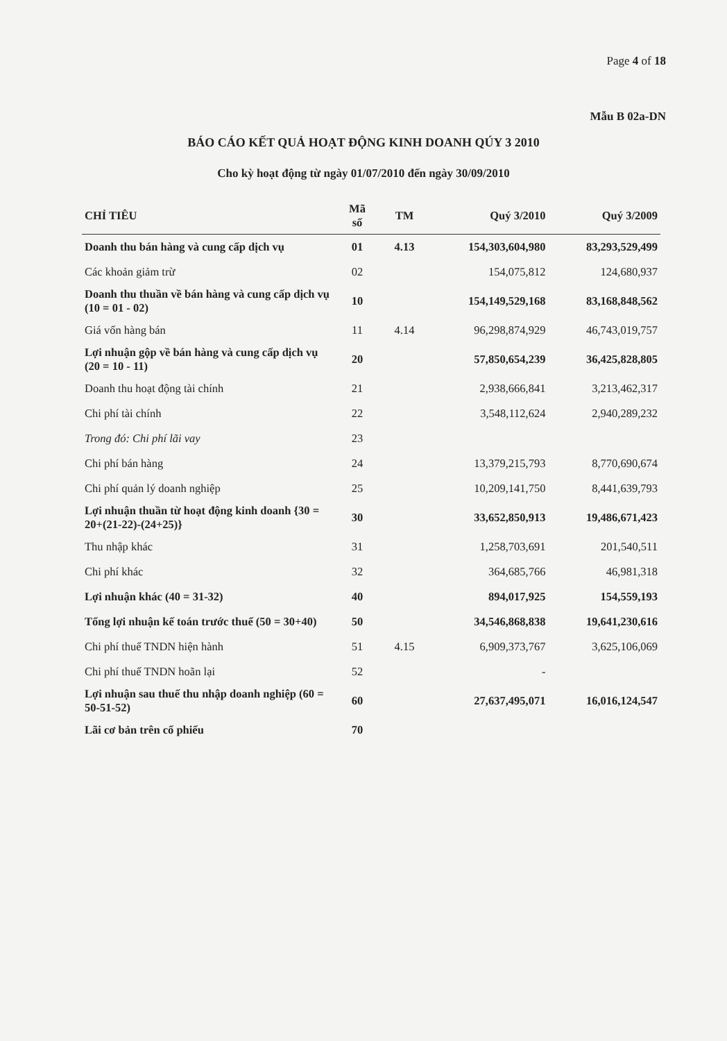Page 4 of 18
Mẫu B 02a-DN
BÁO CÁO KẾT QUẢ HOẠT ĐỘNG KINH DOANH QÚY 3 2010
Cho kỳ hoạt động từ ngày 01/07/2010 đến ngày 30/09/2010
| CHỈ TIÊU | Mã số | TM | Quý 3/2010 | Quý 3/2009 |
| --- | --- | --- | --- | --- |
| Doanh thu bán hàng và cung cấp dịch vụ | 01 | 4.13 | 154,303,604,980 | 83,293,529,499 |
| Các khoản giảm trừ | 02 | | 154,075,812 | 124,680,937 |
| Doanh thu thuần về bán hàng và cung cấp dịch vụ (10 = 01 - 02) | 10 | | 154,149,529,168 | 83,168,848,562 |
| Giá vốn hàng bán | 11 | 4.14 | 96,298,874,929 | 46,743,019,757 |
| Lợi nhuận gộp về bán hàng và cung cấp dịch vụ (20 = 10 - 11) | 20 | | 57,850,654,239 | 36,425,828,805 |
| Doanh thu hoạt động tài chính | 21 | | 2,938,666,841 | 3,213,462,317 |
| Chi phí tài chính | 22 | | 3,548,112,624 | 2,940,289,232 |
| Trong đó: Chi phí lãi vay | 23 | | | |
| Chi phí bán hàng | 24 | | 13,379,215,793 | 8,770,690,674 |
| Chi phí quản lý doanh nghiệp | 25 | | 10,209,141,750 | 8,441,639,793 |
| Lợi nhuận thuần từ hoạt động kinh doanh {30 = 20+(21-22)-(24+25)} | 30 | | 33,652,850,913 | 19,486,671,423 |
| Thu nhập khác | 31 | | 1,258,703,691 | 201,540,511 |
| Chi phí khác | 32 | | 364,685,766 | 46,981,318 |
| Lợi nhuận khác (40 = 31-32) | 40 | | 894,017,925 | 154,559,193 |
| Tổng lợi nhuận kế toán trước thuế (50 = 30+40) | 50 | | 34,546,868,838 | 19,641,230,616 |
| Chi phí thuế TNDN hiện hành | 51 | 4.15 | 6,909,373,767 | 3,625,106,069 |
| Chi phí thuế TNDN hoãn lại | 52 | | - | |
| Lợi nhuận sau thuế thu nhập doanh nghiệp (60 = 50-51-52) | 60 | | 27,637,495,071 | 16,016,124,547 |
| Lãi cơ bản trên cổ phiếu | 70 | | | |